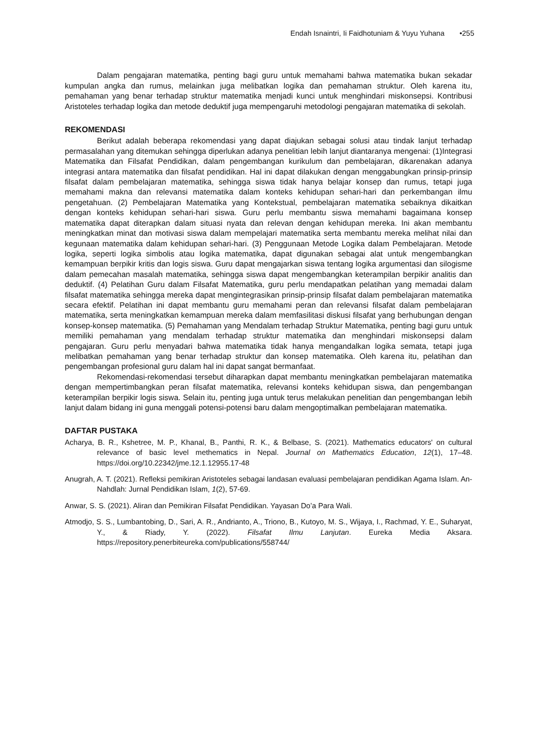Endah Isnaintri, Ii Faidhotuniam & Yuyu Yuhana •255
Dalam pengajaran matematika, penting bagi guru untuk memahami bahwa matematika bukan sekadar kumpulan angka dan rumus, melainkan juga melibatkan logika dan pemahaman struktur. Oleh karena itu, pemahaman yang benar terhadap struktur matematika menjadi kunci untuk menghindari miskonsepsi. Kontribusi Aristoteles terhadap logika dan metode deduktif juga mempengaruhi metodologi pengajaran matematika di sekolah.
REKOMENDASI
Berikut adalah beberapa rekomendasi yang dapat diajukan sebagai solusi atau tindak lanjut terhadap permasalahan yang ditemukan sehingga diperlukan adanya penelitian lebih lanjut diantaranya mengenai: (1)Integrasi Matematika dan Filsafat Pendidikan, dalam pengembangan kurikulum dan pembelajaran, dikarenakan adanya integrasi antara matematika dan filsafat pendidikan. Hal ini dapat dilakukan dengan menggabungkan prinsip-prinsip filsafat dalam pembelajaran matematika, sehingga siswa tidak hanya belajar konsep dan rumus, tetapi juga memahami makna dan relevansi matematika dalam konteks kehidupan sehari-hari dan perkembangan ilmu pengetahuan. (2) Pembelajaran Matematika yang Kontekstual, pembelajaran matematika sebaiknya dikaitkan dengan konteks kehidupan sehari-hari siswa. Guru perlu membantu siswa memahami bagaimana konsep matematika dapat diterapkan dalam situasi nyata dan relevan dengan kehidupan mereka. Ini akan membantu meningkatkan minat dan motivasi siswa dalam mempelajari matematika serta membantu mereka melihat nilai dan kegunaan matematika dalam kehidupan sehari-hari. (3) Penggunaan Metode Logika dalam Pembelajaran. Metode logika, seperti logika simbolis atau logika matematika, dapat digunakan sebagai alat untuk mengembangkan kemampuan berpikir kritis dan logis siswa. Guru dapat mengajarkan siswa tentang logika argumentasi dan silogisme dalam pemecahan masalah matematika, sehingga siswa dapat mengembangkan keterampilan berpikir analitis dan deduktif. (4) Pelatihan Guru dalam Filsafat Matematika, guru perlu mendapatkan pelatihan yang memadai dalam filsafat matematika sehingga mereka dapat mengintegrasikan prinsip-prinsip filsafat dalam pembelajaran matematika secara efektif. Pelatihan ini dapat membantu guru memahami peran dan relevansi filsafat dalam pembelajaran matematika, serta meningkatkan kemampuan mereka dalam memfasilitasi diskusi filsafat yang berhubungan dengan konsep-konsep matematika. (5) Pemahaman yang Mendalam terhadap Struktur Matematika, penting bagi guru untuk memiliki pemahaman yang mendalam terhadap struktur matematika dan menghindari miskonsepsi dalam pengajaran. Guru perlu menyadari bahwa matematika tidak hanya mengandalkan logika semata, tetapi juga melibatkan pemahaman yang benar terhadap struktur dan konsep matematika. Oleh karena itu, pelatihan dan pengembangan profesional guru dalam hal ini dapat sangat bermanfaat.
Rekomendasi-rekomendasi tersebut diharapkan dapat membantu meningkatkan pembelajaran matematika dengan mempertimbangkan peran filsafat matematika, relevansi konteks kehidupan siswa, dan pengembangan keterampilan berpikir logis siswa. Selain itu, penting juga untuk terus melakukan penelitian dan pengembangan lebih lanjut dalam bidang ini guna menggali potensi-potensi baru dalam mengoptimalkan pembelajaran matematika.
DAFTAR PUSTAKA
Acharya, B. R., Kshetree, M. P., Khanal, B., Panthi, R. K., & Belbase, S. (2021). Mathematics educators' on cultural relevance of basic level methematics in Nepal. Journal on Mathematics Education, 12(1), 17–48. https://doi.org/10.22342/jme.12.1.12955.17-48
Anugrah, A. T. (2021). Refleksi pemikiran Aristoteles sebagai landasan evaluasi pembelajaran pendidikan Agama Islam. An-Nahdlah: Jurnal Pendidikan Islam, 1(2), 57-69.
Anwar, S. S. (2021). Aliran dan Pemikiran Filsafat Pendidikan. Yayasan Do’a Para Wali.
Atmodjo, S. S., Lumbantobing, D., Sari, A. R., Andrianto, A., Triono, B., Kutoyo, M. S., Wijaya, I., Rachmad, Y. E., Suharyat, Y., & Riady, Y. (2022). Filsafat Ilmu Lanjutan. Eureka Media Aksara. https://repository.penerbiteureka.com/publications/558744/